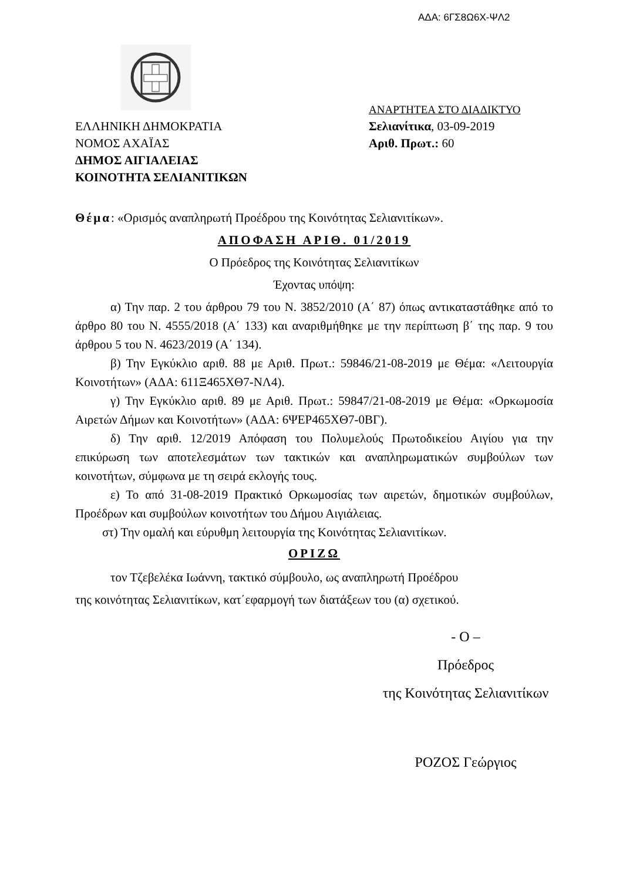ΑΔΑ: 6ΓΣ8Ω6Χ-ΨΛ2
ΕΛΛΗΝΙΚΗ ΔΗΜΟΚΡΑΤΙΑ
ΝΟΜΟΣ ΑΧΑΪΑΣ
ΔΗΜΟΣ ΑΙΓΙΑΛΕΙΑΣ
ΚΟΙΝΟΤΗΤΑ ΣΕΛΙΑΝΙΤΙΚΩΝ
ΑΝΑΡΤΗΤΕΑ ΣΤΟ ΔΙΑΔΙΚΤΥΟ
Σελιανίτικα, 03-09-2019
Αριθ. Πρωτ.: 60
Θέμα: «Ορισμός αναπληρωτή Προέδρου της Κοινότητας Σελιανιτίκων».
ΑΠΟΦΑΣΗ ΑΡΙΘ. 01/2019
Ο Πρόεδρος της Κοινότητας Σελιανιτίκων
Έχοντας υπόψη:
α) Την παρ. 2 του άρθρου 79 του Ν. 3852/2010 (Α΄ 87) όπως αντικαταστάθηκε από το άρθρο 80 του Ν. 4555/2018 (Α΄ 133) και αναριθμήθηκε με την περίπτωση β΄ της παρ. 9 του άρθρου 5 του Ν. 4623/2019 (Α΄ 134).
β) Την Εγκύκλιο αριθ. 88 με Αριθ. Πρωτ.: 59846/21-08-2019 με Θέμα: «Λειτουργία Κοινοτήτων» (ΑΔΑ: 611Ξ465ΧΘ7-ΝΛ4).
γ) Την Εγκύκλιο αριθ. 89 με Αριθ. Πρωτ.: 59847/21-08-2019 με Θέμα: «Ορκωμοσία Αιρετών Δήμων και Κοινοτήτων» (ΑΔΑ: 6ΨΕΡ465ΧΘ7-0ΒΓ).
δ) Την αριθ. 12/2019 Απόφαση του Πολυμελούς Πρωτοδικείου Αιγίου για την επικύρωση των αποτελεσμάτων των τακτικών και αναπληρωματικών συμβούλων των κοινοτήτων, σύμφωνα με τη σειρά εκλογής τους.
ε) Το από 31-08-2019 Πρακτικό Ορκωμοσίας των αιρετών, δημοτικών συμβούλων, Προέδρων και συμβούλων κοινοτήτων του Δήμου Αιγιάλειας.
στ) Την ομαλή και εύρυθμη λειτουργία της Κοινότητας Σελιανιτίκων.
ΟΡΙΖΩ
τον Τζεβελέκα Ιωάννη, τακτικό σύμβουλο, ως αναπληρωτή Προέδρου
της κοινότητας Σελιανιτίκων, κατ΄εφαρμογή των διατάξεων του (α) σχετικού.
- Ο –
Πρόεδρος
της Κοινότητας Σελιανιτίκων
ΡΟΖΟΣ Γεώργιος